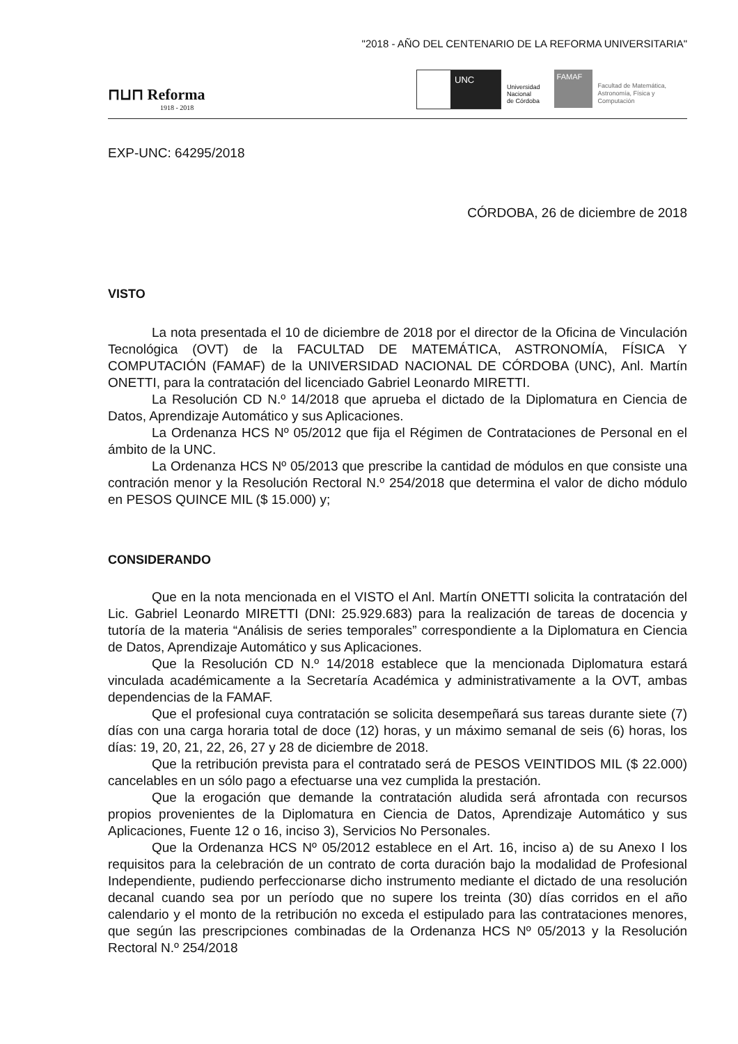"2018 - AÑO DEL CENTENARIO DE LA REFORMA UNIVERSITARIA"
⊓⊔⊓ Reforma
1918 - 2018
UNC
Universidad
Nacional
de Córdoba
FAMAF
Facultad de Matemática,
Astronomía, Física y
Computación
EXP-UNC: 64295/2018
CÓRDOBA, 26 de diciembre de 2018
VISTO
La nota presentada el 10 de diciembre de 2018 por el director de la Oficina de Vinculación Tecnológica (OVT) de la FACULTAD DE MATEMÁTICA, ASTRONOMÍA, FÍSICA Y COMPUTACIÓN (FAMAF) de la UNIVERSIDAD NACIONAL DE CÓRDOBA (UNC), Anl. Martín ONETTI, para la contratación del licenciado Gabriel Leonardo MIRETTI.
La Resolución CD N.º 14/2018 que aprueba el dictado de la Diplomatura en Ciencia de Datos, Aprendizaje Automático y sus Aplicaciones.
La Ordenanza HCS Nº 05/2012 que fija el Régimen de Contrataciones de Personal en el ámbito de la UNC.
La Ordenanza HCS Nº 05/2013 que prescribe la cantidad de módulos en que consiste una contración menor y la Resolución Rectoral N.º 254/2018 que determina el valor de dicho módulo en PESOS QUINCE MIL ($ 15.000) y;
CONSIDERANDO
Que en la nota mencionada en el VISTO el Anl. Martín ONETTI solicita la contratación del Lic. Gabriel Leonardo MIRETTI (DNI: 25.929.683) para la realización de tareas de docencia y tutoría de la materia “Análisis de series temporales” correspondiente a la Diplomatura en Ciencia de Datos, Aprendizaje Automático y sus Aplicaciones.
Que la Resolución CD N.º 14/2018 establece que la mencionada Diplomatura estará vinculada académicamente a la Secretaría Académica y administrativamente a la OVT, ambas dependencias de la FAMAF.
Que el profesional cuya contratación se solicita desempeñará sus tareas durante siete (7) días con una carga horaria total de doce (12) horas, y un máximo semanal de seis (6) horas, los días: 19, 20, 21, 22, 26, 27 y 28 de diciembre de 2018.
Que la retribución prevista para el contratado será de PESOS VEINTIDOS MIL ($ 22.000) cancelables en un sólo pago a efectuarse una vez cumplida la prestación.
Que la erogación que demande la contratación aludida será afrontada con recursos propios provenientes de la Diplomatura en Ciencia de Datos, Aprendizaje Automático y sus Aplicaciones, Fuente 12 o 16, inciso 3), Servicios No Personales.
Que la Ordenanza HCS Nº 05/2012 establece en el Art. 16, inciso a) de su Anexo I los requisitos para la celebración de un contrato de corta duración bajo la modalidad de Profesional Independiente, pudiendo perfeccionarse dicho instrumento mediante el dictado de una resolución decanal cuando sea por un período que no supere los treinta (30) días corridos en el año calendario y el monto de la retribución no exceda el estipulado para las contrataciones menores, que según las prescripciones combinadas de la Ordenanza HCS Nº 05/2013 y la Resolución Rectoral N.º 254/2018